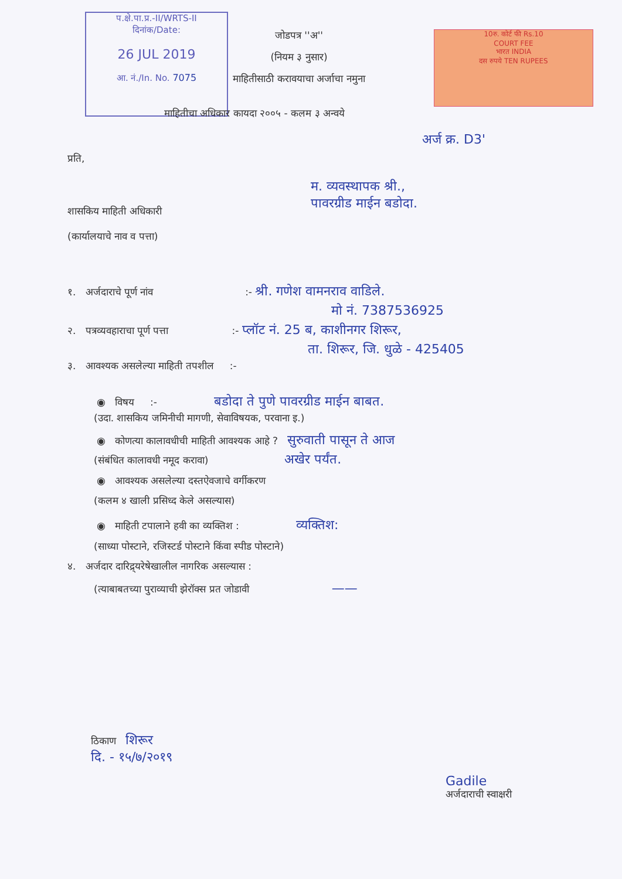प.क्षे.पा.प्र.-II/WRTS-II
दिनांक/Date:
26 JUL 2019
आ. नं./In. No. 7075
10रु. कोर्ट फी Rs.10
COURT FEE
भारत INDIA
दस रुपये TEN RUPEES
जोडपत्र ''अ''
(नियम ३ नुसार)
माहितीसाठी करावयाचा अर्जाचा नमुना
माहितीचा अधिकार कायदा २००५ - कलम ३ अन्वये
अर्ज क्र. D3'
प्रति,
म. व्यवस्थापक श्री.,
पावरग्रीड माईन बडोदा.
शासकिय माहिती अधिकारी
(कार्यालयाचे नाव व पत्ता)
१. अर्जदाराचे पूर्ण नांव :- श्री. गणेश वामनराव वाडिले.
मो नं. 7387536925
२. पत्रव्यवहाराचा पूर्ण पत्ता :- प्लॉट नं. 25 ब, काशीनगर शिरूर,
ता. शिरूर, जि. धुळे - 425405
३. आवश्यक असलेल्या माहिती तपशील :-
◉ विषय :- बडोदा ते पुणे पावरग्रीड माईन बाबत.
(उदा. शासकिय जमिनीची मागणी, सेवाविषयक, परवाना इ.)
◉ कोणत्या कालावधीची माहिती आवश्यक आहे ? सुरुवाती पासून ते आज
(संबंधित कालावधी नमूद करावा) अखेर पर्यंत.
◉ आवश्यक असलेल्या दस्तऐवजाचे वर्गीकरण
(कलम ४ खाली प्रसिध्द केले असल्यास)
◉ माहिती टपालाने हवी का व्यक्तिश : व्यक्तिश:
(साध्या पोस्टाने, रजिस्टर्ड पोस्टाने किंवा स्पीड पोस्टाने)
४. अर्जदार दारिद्र्यरेषेखालील नागरिक असल्यास :
(त्याबाबतच्या पुराव्याची झेरॉक्स प्रत जोडावी ——
ठिकाण शिरूर
दि. - १५/७/२०१९
Gadile
अर्जदाराची स्वाक्षरी